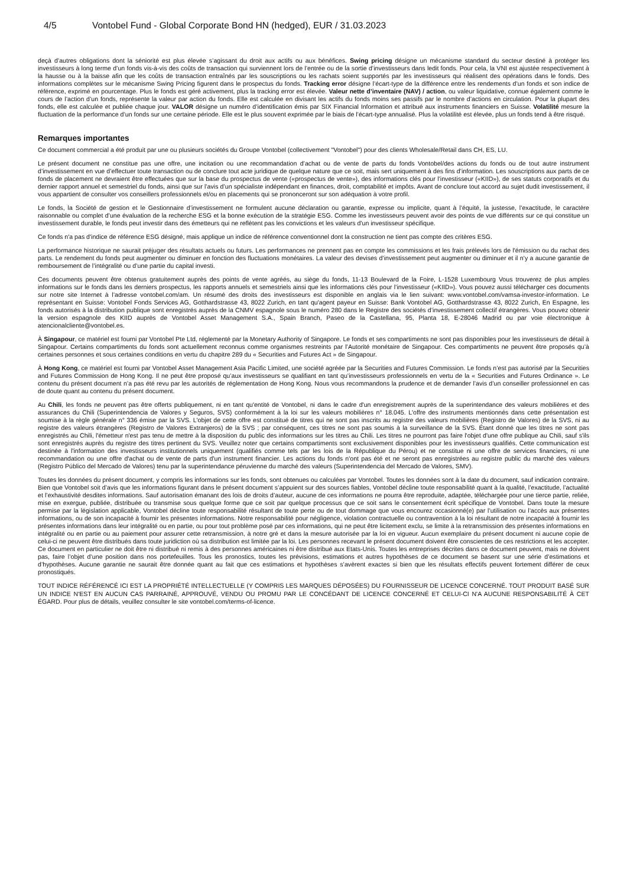4/5 Vontobel Fund - Global Corporate Bond HN (hedged), EUR / 31.03.2023
deçà d’autres obligations dont la séniorité est plus élevée s’agissant du droit aux actifs ou aux bénéfices. Swing pricing désigne un mécanisme standard du secteur destiné à protéger les investisseurs à long terme d’un fonds vis-à-vis des coûts de transaction qui surviennent lors de l’entrée ou de la sortie d’investisseurs dans ledit fonds. Pour cela, la VNI est ajustée respectivement à la hausse ou à la baisse afin que les coûts de transaction entraînés par les souscriptions ou les rachats soient supportés par les investisseurs qui réalisent des opérations dans le fonds. Des informations complètes sur le mécanisme Swing Pricing figurent dans le prospectus du fonds. Tracking error désigne l’écart-type de la différence entre les rendements d’un fonds et son indice de référence, exprimé en pourcentage. Plus le fonds est géré activement, plus la tracking error est élevée. Valeur nette d’inventaire (NAV) / action, ou valeur liquidative, connue également comme le cours de l’action d’un fonds, représente la valeur par action du fonds. Elle est calculée en divisant les actifs du fonds moins ses passifs par le nombre d’actions en circulation. Pour la plupart des fonds, elle est calculée et publiée chaque jour. VALOR désigne un numéro d’identification émis par SIX Financial Information et attribué aux instruments financiers en Suisse. Volatilité mesure la fluctuation de la performance d’un fonds sur une certaine période. Elle est le plus souvent exprimée par le biais de l’écart-type annualisé. Plus la volatilité est élevée, plus un fonds tend à être risqué.
Remarques importantes
Ce document commercial a été produit par une ou plusieurs sociétés du Groupe Vontobel (collectivement "Vontobel") pour des clients Wholesale/Retail dans CH, ES, LU.
Le présent document ne constitue pas une offre, une incitation ou une recommandation d’achat ou de vente de parts du fonds Vontobel/des actions du fonds ou de tout autre instrument d’investissement en vue d’effectuer toute transaction ou de conclure tout acte juridique de quelque nature que ce soit, mais sert uniquement à des fins d’information. Les souscriptions aux parts de ce fonds de placement ne devraient être effectuées que sur la base du prospectus de vente («prospectus de vente»), des informations clés pour l’investisseur («KIID»), de ses statuts corporatifs et du dernier rapport annuel et semestriel du fonds, ainsi que sur l’avis d’un spécialiste indépendant en finances, droit, comptabilité et impôts. Avant de conclure tout accord au sujet dudit investissement, il vous appartient de consulter vos conseillers professionnels et/ou en placements qui se prononceront sur son adéquation à votre profil.
Le fonds, la Société de gestion et le Gestionnaire d’investissement ne formulent aucune déclaration ou garantie, expresse ou implicite, quant à l’équité, la justesse, l’exactitude, le caractère raisonnable ou complet d’une évaluation de la recherche ESG et la bonne exécution de la stratégie ESG. Comme les investisseurs peuvent avoir des points de vue différents sur ce qui constitue un investissement durable, le fonds peut investir dans des émetteurs qui ne reflètent pas les convictions et les valeurs d'un investisseur spécifique.
Ce fonds n'a pas d'indice de référence ESG désigné, mais applique un indice de référence conventionnel dont la construction ne tient pas compte des critères ESG.
La performance historique ne saurait préjuger des résultats actuels ou futurs. Les performances ne prennent pas en compte les commissions et les frais prélevés lors de l'émission ou du rachat des parts. Le rendement du fonds peut augmenter ou diminuer en fonction des fluctuations monétaires. La valeur des devises d’investissement peut augmenter ou diminuer et il n’y a aucune garantie de remboursement de l’intégralité ou d’une partie du capital investi.
Ces documents peuvent être obtenus gratuitement auprès des points de vente agréés, au siège du fonds, 11-13 Boulevard de la Foire, L-1528 Luxembourg Vous trouverez de plus amples informations sur le fonds dans les derniers prospectus, les rapports annuels et semestriels ainsi que les informations clés pour l’investisseur («KIID»). Vous pouvez aussi télécharger ces documents sur notre site Internet à l’adresse vontobel.com/am. Un résumé des droits des investisseurs est disponible en anglais via le lien suivant: www.vontobel.com/vamsa-investor-information. Le représentant en Suisse: Vontobel Fonds Services AG, Gotthardstrasse 43, 8022 Zurich, en tant qu'agent payeur en Suisse: Bank Vontobel AG, Gotthardstrasse 43, 8022 Zurich, En Espagne, les fonds autorisés à la distribution publique sont enregistrés auprès de la CNMV espagnole sous le numéro 280 dans le Registre des sociétés d’investissement collectif étrangères. Vous pouvez obtenir la version espagnole des KIID auprès de Vontobel Asset Management S.A., Spain Branch, Paseo de la Castellana, 95, Planta 18, E-28046 Madrid ou par voie électronique à atencionalcliente@vontobel.es.
À Singapour, ce matériel est fourni par Vontobel Pte Ltd, réglementé par la Monetary Authority of Singapore. Le fonds et ses compartiments ne sont pas disponibles pour les investisseurs de détail à Singapour. Certains compartiments du fonds sont actuellement reconnus comme organismes restreints par l’Autorité monétaire de Singapour. Ces compartiments ne peuvent être proposés qu’à certaines personnes et sous certaines conditions en vertu du chapitre 289 du « Securities and Futures Act » de Singapour.
À Hong Kong, ce matériel est fourni par Vontobel Asset Management Asia Pacific Limited, une société agréée par la Securities and Futures Commission. Le fonds n’est pas autorisé par la Securities and Futures Commission de Hong Kong. Il ne peut être proposé qu’aux investisseurs se qualifiant en tant qu’investisseurs professionnels en vertu de la « Securities and Futures Ordinance ». Le contenu du présent document n’a pas été revu par les autorités de réglementation de Hong Kong. Nous vous recommandons la prudence et de demander l’avis d’un conseiller professionnel en cas de doute quant au contenu du présent document.
Au Chili, les fonds ne peuvent pas être offerts publiquement, ni en tant qu'entité de Vontobel, ni dans le cadre d'un enregistrement auprès de la superintendance des valeurs mobilières et des assurances du Chili (Superintendencia de Valores y Seguros, SVS) conformément à la loi sur les valeurs mobilières n° 18.045. L'offre des instruments mentionnés dans cette présentation est soumise à la règle générale n° 336 émise par la SVS. L'objet de cette offre est constitué de titres qui ne sont pas inscrits au registre des valeurs mobilières (Registro de Valores) de la SVS, ni au registre des valeurs étrangères (Registro de Valores Extranjeros) de la SVS ; par conséquent, ces titres ne sont pas soumis à la surveillance de la SVS. Étant donné que les titres ne sont pas enregistrés au Chili, l'émetteur n'est pas tenu de mettre à la disposition du public des informations sur les titres au Chili. Les titres ne pourront pas faire l'objet d'une offre publique au Chili, sauf s'ils sont enregistrés auprès du registre des titres pertinent du SVS. Veuillez noter que certains compartiments sont exclusivement disponibles pour les investisseurs qualifiés. Cette communication est destinée à l'information des investisseurs institutionnels uniquement (qualifiés comme tels par les lois de la République du Pérou) et ne constitue ni une offre de services financiers, ni une recommandation ou une offre d'achat ou de vente de parts d'un instrument financier. Les actions du fonds n'ont pas été et ne seront pas enregistrées au registre public du marché des valeurs (Registro Público del Mercado de Valores) tenu par la superintendance péruvienne du marché des valeurs (Superintendencia del Mercado de Valores, SMV).
Toutes les données du présent document, y compris les informations sur les fonds, sont obtenues ou calculées par Vontobel. Toutes les données sont à la date du document, sauf indication contraire. Bien que Vontobel soit d’avis que les informations figurant dans le présent document s’appuient sur des sources fiables, Vontobel décline toute responsabilité quant à la qualité, l’exactitude, l’actualité et l’exhaustivité desdites informations. Sauf autorisation émanant des lois de droits d’auteur, aucune de ces informations ne pourra être reproduite, adaptée, téléchargée pour une tierce partie, reliée, mise en exergue, publiée, distribuée ou transmise sous quelque forme que ce soit par quelque processus que ce soit sans le consentement écrit spécifique de Vontobel. Dans toute la mesure permise par la législation applicable, Vontobel décline toute responsabilité résultant de toute perte ou de tout dommage que vous encourez occasionné(e) par l’utilisation ou l’accès aux présentes informations, ou de son incapacité à fournir les présentes informations. Notre responsabilité pour négligence, violation contractuelle ou contravention à la loi résultant de notre incapacité à fournir les présentes informations dans leur intégralité ou en partie, ou pour tout problème posé par ces informations, qui ne peut être licitement exclu, se limite à la retransmission des présentes informations en intégralité ou en partie ou au paiement pour assurer cette retransmission, à notre gré et dans la mesure autorisée par la loi en vigueur. Aucun exemplaire du présent document ni aucune copie de celui-ci ne peuvent être distribués dans toute juridiction où sa distribution est limitée par la loi. Les personnes recevant le présent document doivent être conscientes de ces restrictions et les accepter. Ce document en particulier ne doit être ni distribué ni remis à des personnes américaines ni être distribué aux Etats-Unis. Toutes les entreprises décrites dans ce document peuvent, mais ne doivent pas, faire l’objet d’une position dans nos portefeuilles. Tous les pronostics, toutes les prévisions, estimations et autres hypothèses de ce document se basent sur une série d’estimations et d’hypothèses. Aucune garantie ne saurait être donnée quant au fait que ces estimations et hypothèses s’avèrent exactes si bien que les résultats effectifs peuvent fortement différer de ceux pronostiqués.
TOUT INDICE RÉFÉRENCÉ ICI EST LA PROPRIÉTÉ INTELLECTUELLE (Y COMPRIS LES MARQUES DÉPOSÉES) DU FOURNISSEUR DE LICENCE CONCERNÉ. TOUT PRODUIT BASÉ SUR UN INDICE N'EST EN AUCUN CAS PARRAINÉ, APPROUVÉ, VENDU OU PROMU PAR LE CONCÉDANT DE LICENCE CONCERNÉ ET CELUI-CI N'A AUCUNE RESPONSABILITÉ À CET ÉGARD. Pour plus de détails, veuillez consulter le site vontobel.com/terms-of-licence.